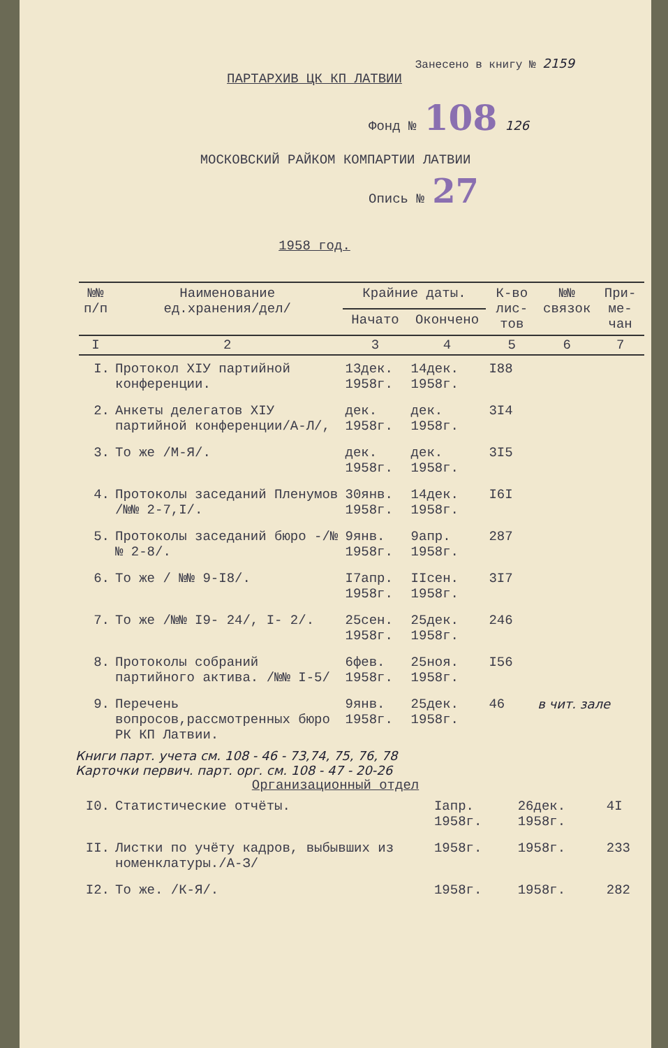Занесено в книгу № 2159
ПАРТАРХИВ ЦК КП ЛАТВИИ
Фонд № 108 126
МОСКОВСКИЙ РАЙКОМ КОМПАРТИИ ЛАТВИИ
Опись № 27
1958 год.
| №№ п/п | Наименование ед.хранения/дел/ | Крайние даты. | | К-во лис-тов | №№ связок | При-ме-чан |
| --- | --- | --- | --- | --- | --- | --- |
| | | Начато | Окончено | | | |
| I | 2 | 3 | 4 | 5 | 6 | 7 |
| I. | Протокол XIУ партийной конференции. | 13дек. 1958г. | 14дек. 1958г. | I88 | | |
| 2. | Анкеты делегатов XIУ партийной конференции/А-Л/, | дек. 1958г. | дек. 1958г. | 3I4 | | |
| 3. | То же /М-Я/. | дек. 1958г. | дек. 1958г. | 3I5 | | |
| 4. | Протоколы заседаний Пленумов /№№ 2-7,I/. | 30янв. 1958г. | 14дек. 1958г. | I6I | | |
| 5. | Протоколы заседаний бюро -/№№ 2-8/. | 9янв. 1958г. | 9апр. 1958г. | 287 | | |
| 6. | То же / №№ 9-I8/. | I7апр. 1958г. | IIсен. 1958г. | 3I7 | | |
| 7. | То же /№№ I9- 24/, I- 2/. | 25сен. 1958г. | 25дек. 1958г. | 246 | | |
| 8. | Протоколы собраний партийного актива. /№№ I-5/ | 6фев. 1958г. | 25ноя. 1958г. | I56 | | |
| 9. | Перечень вопросов,рассмотренных бюро РК КП Латвии. | 9янв. 1958г. | 25дек. 1958г. | 46 | в чит. зале | |
Книги парт. учета см. 108 - 46 - 73,74, 75, 76, 78
Карточки первич. парт. орг. см. 108 - 47 - 20-26
Организационный отдел
| I0. | Статистические отчёты. | Iапр. 1958г. | 26дек. 1958г. | 4I | | |
| II. | Листки по учёту кадров, выбывших из номенклатуры./А-З/ | 1958г. | 1958г. | 233 | | |
| I2. | То же. /К-Я/. | 1958г. | 1958г. | 282 | | |